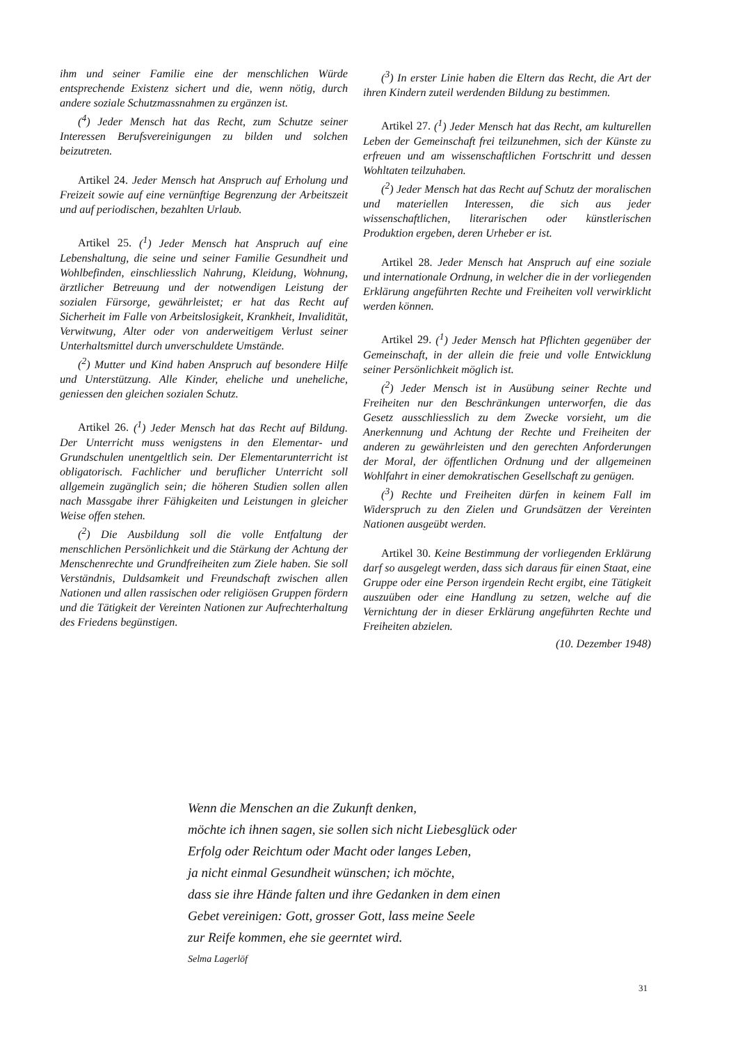ihm und seiner Familie eine der menschlichen Würde entsprechende Existenz sichert und die, wenn nötig, durch andere soziale Schutzmassnahmen zu ergänzen ist.
(<sup>4</sup>) Jeder Mensch hat das Recht, zum Schutze seiner Interessen Berufsvereinigungen zu bilden und solchen beizutreten.
Artikel 24. Jeder Mensch hat Anspruch auf Erholung und Freizeit sowie auf eine vernünftige Begrenzung der Arbeitszeit und auf periodischen, bezahlten Urlaub.
Artikel 25. (<sup>1</sup>) Jeder Mensch hat Anspruch auf eine Lebenshaltung, die seine und seiner Familie Gesundheit und Wohlbefinden, einschliesslich Nahrung, Kleidung, Wohnung, ärztlicher Betreuung und der notwendigen Leistung der sozialen Fürsorge, gewährleistet; er hat das Recht auf Sicherheit im Falle von Arbeitslosigkeit, Krankheit, Invalidität, Verwitwung, Alter oder von anderweitigem Verlust seiner Unterhaltsmittel durch unverschuldete Umstände.
(<sup>2</sup>) Mutter und Kind haben Anspruch auf besondere Hilfe und Unterstützung. Alle Kinder, eheliche und uneheliche, geniessen den gleichen sozialen Schutz.
Artikel 26. (<sup>1</sup>) Jeder Mensch hat das Recht auf Bildung. Der Unterricht muss wenigstens in den Elementar- und Grundschulen unentgeltlich sein. Der Elementarunterricht ist obligatorisch. Fachlicher und beruflicher Unterricht soll allgemein zugänglich sein; die höheren Studien sollen allen nach Massgabe ihrer Fähigkeiten und Leistungen in gleicher Weise offen stehen.
(<sup>2</sup>) Die Ausbildung soll die volle Entfaltung der menschlichen Persönlichkeit und die Stärkung der Achtung der Menschenrechte und Grundfreiheiten zum Ziele haben. Sie soll Verständnis, Duldsamkeit und Freundschaft zwischen allen Nationen und allen rassischen oder religiösen Gruppen fördern und die Tätigkeit der Vereinten Nationen zur Aufrechterhaltung des Friedens begünstigen.
(<sup>3</sup>) In erster Linie haben die Eltern das Recht, die Art der ihren Kindern zuteil werdenden Bildung zu bestimmen.
Artikel 27. (<sup>1</sup>) Jeder Mensch hat das Recht, am kulturellen Leben der Gemeinschaft frei teilzunehmen, sich der Künste zu erfreuen und am wissenschaftlichen Fortschritt und dessen Wohltaten teilzuhaben.
(<sup>2</sup>) Jeder Mensch hat das Recht auf Schutz der moralischen und materiellen Interessen, die sich aus jeder wissenschaftlichen, literarischen oder künstlerischen Produktion ergeben, deren Urheber er ist.
Artikel 28. Jeder Mensch hat Anspruch auf eine soziale und internationale Ordnung, in welcher die in der vorliegenden Erklärung angeführten Rechte und Freiheiten voll verwirklicht werden können.
Artikel 29. (<sup>1</sup>) Jeder Mensch hat Pflichten gegenüber der Gemeinschaft, in der allein die freie und volle Entwicklung seiner Persönlichkeit möglich ist.
(<sup>2</sup>) Jeder Mensch ist in Ausübung seiner Rechte und Freiheiten nur den Beschränkungen unterworfen, die das Gesetz ausschliesslich zu dem Zwecke vorsieht, um die Anerkennung und Achtung der Rechte und Freiheiten der anderen zu gewährleisten und den gerechten Anforderungen der Moral, der öffentlichen Ordnung und der allgemeinen Wohlfahrt in einer demokratischen Gesellschaft zu genügen.
(<sup>3</sup>) Rechte und Freiheiten dürfen in keinem Fall im Widerspruch zu den Zielen und Grundsätzen der Vereinten Nationen ausgeübt werden.
Artikel 30. Keine Bestimmung der vorliegenden Erklärung darf so ausgelegt werden, dass sich daraus für einen Staat, eine Gruppe oder eine Person irgendein Recht ergibt, eine Tätigkeit auszuüben oder eine Handlung zu setzen, welche auf die Vernichtung der in dieser Erklärung angeführten Rechte und Freiheiten abzielen.
(10. Dezember 1948)
Wenn die Menschen an die Zukunft denken,
möchte ich ihnen sagen, sie sollen sich nicht Liebesglück oder
Erfolg oder Reichtum oder Macht oder langes Leben,
ja nicht einmal Gesundheit wünschen; ich möchte,
dass sie ihre Hände falten und ihre Gedanken in dem einen
Gebet vereinigen: Gott, grosser Gott, lass meine Seele
zur Reife kommen, ehe sie geerntet wird.
Selma Lagerlöf
31